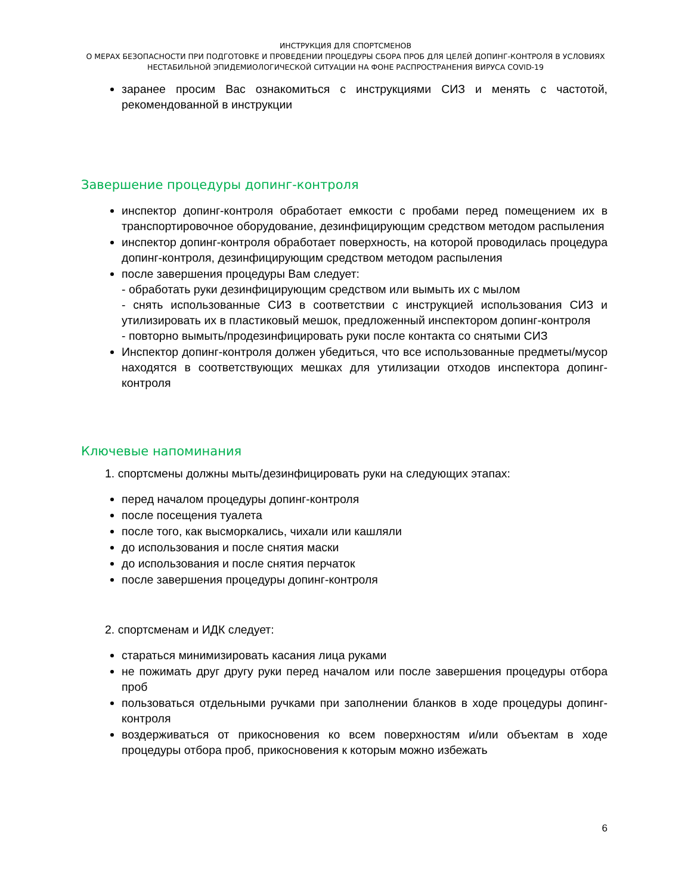ИНСТРУКЦИЯ ДЛЯ СПОРТСМЕНОВ
О МЕРАХ БЕЗОПАСНОСТИ ПРИ ПОДГОТОВКЕ И ПРОВЕДЕНИИ ПРОЦЕДУРЫ СБОРА ПРОБ ДЛЯ ЦЕЛЕЙ ДОПИНГ-КОНТРОЛЯ В УСЛОВИЯХ
НЕСТАБИЛЬНОЙ ЭПИДЕМИОЛОГИЧЕСКОЙ СИТУАЦИИ НА ФОНЕ РАСПРОСТРАНЕНИЯ ВИРУСА COVID-19
заранее просим Вас ознакомиться с инструкциями СИЗ и менять с частотой, рекомендованной в инструкции
Завершение процедуры допинг-контроля
инспектор допинг-контроля обработает емкости с пробами перед помещением их в транспортировочное оборудование, дезинфицирующим средством методом распыления
инспектор допинг-контроля обработает поверхность, на которой проводилась процедура допинг-контроля, дезинфицирующим средством методом распыления
после завершения процедуры Вам следует:
- обработать руки дезинфицирующим средством или вымыть их с мылом
- снять использованные СИЗ в соответствии с инструкцией использования СИЗ и утилизировать их в пластиковый мешок, предложенный инспектором допинг-контроля
- повторно вымыть/продезинфицировать руки после контакта со снятыми СИЗ
Инспектор допинг-контроля должен убедиться, что все использованные предметы/мусор находятся в соответствующих мешках для утилизации отходов инспектора допинг-контроля
Ключевые напоминания
1. спортсмены должны мыть/дезинфицировать руки на следующих этапах:
перед началом процедуры допинг-контроля
после посещения туалета
после того, как высморкались, чихали или кашляли
до использования и после снятия маски
до использования и после снятия перчаток
после завершения процедуры допинг-контроля
2. спортсменам и ИДК следует:
стараться минимизировать касания лица руками
не пожимать друг другу руки перед началом или после завершения процедуры отбора проб
пользоваться отдельными ручками при заполнении бланков в ходе процедуры допинг-контроля
воздерживаться от прикосновения ко всем поверхностям и/или объектам в ходе процедуры отбора проб, прикосновения к которым можно избежать
6